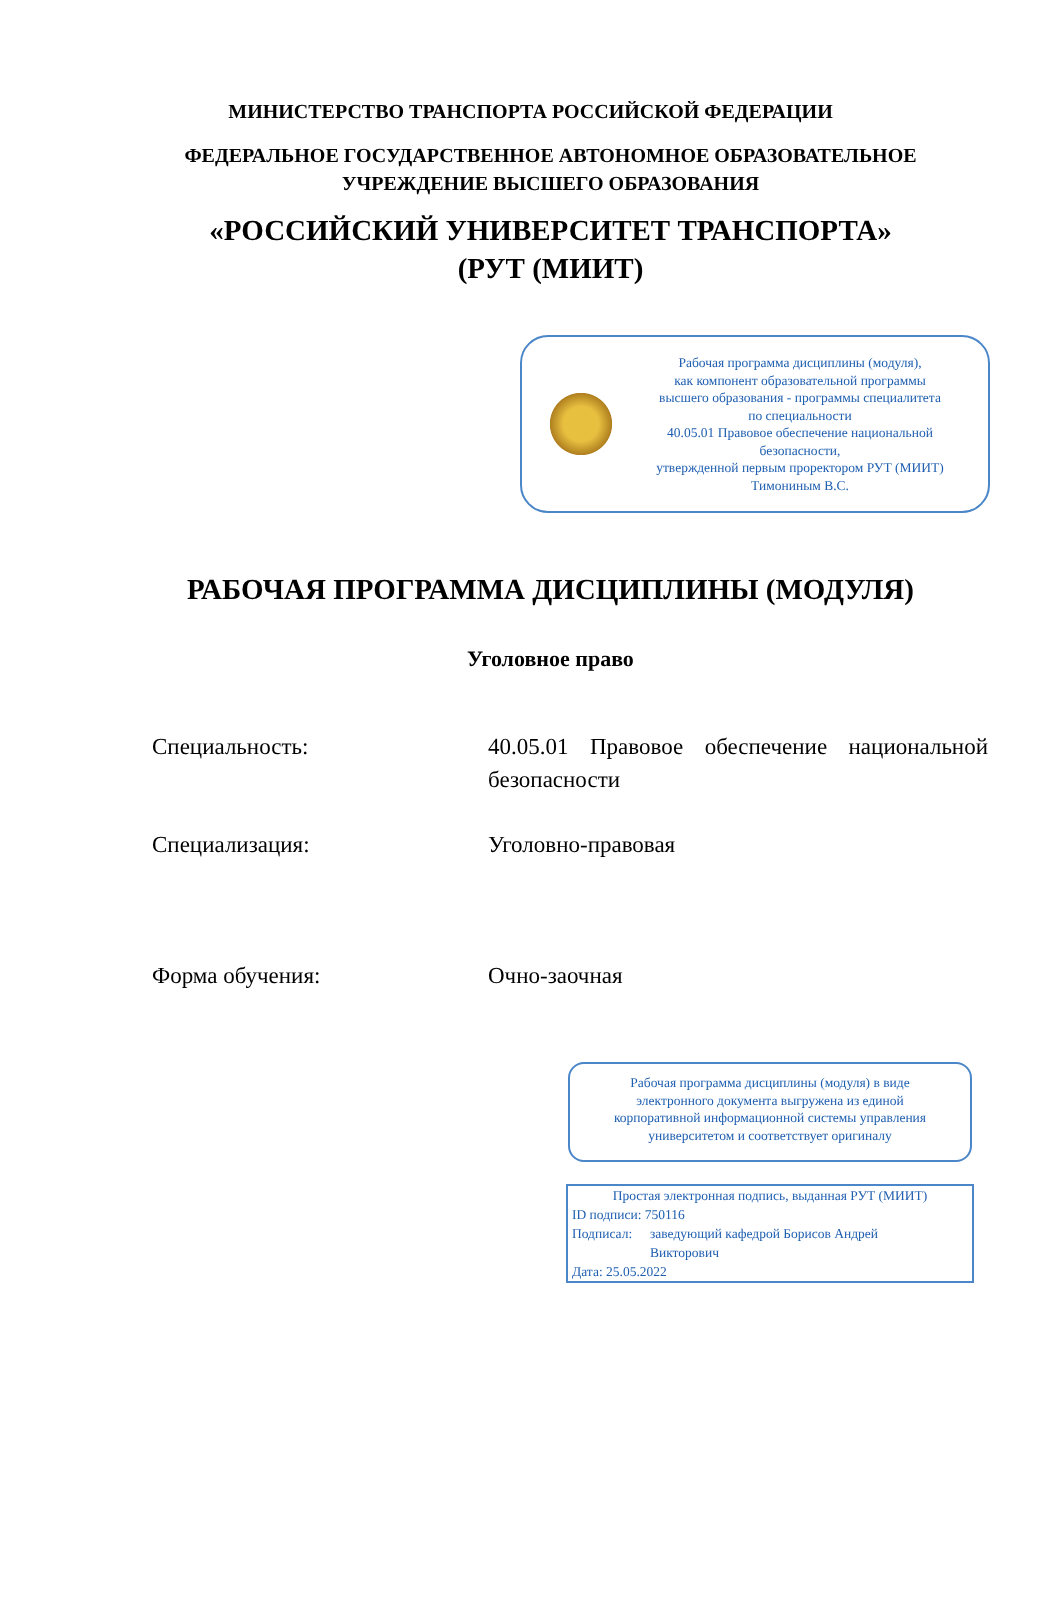МИНИСТЕРСТВО ТРАНСПОРТА РОССИЙСКОЙ ФЕДЕРАЦИИ
ФЕДЕРАЛЬНОЕ ГОСУДАРСТВЕННОЕ АВТОНОМНОЕ ОБРАЗОВАТЕЛЬНОЕ
УЧРЕЖДЕНИЕ ВЫСШЕГО ОБРАЗОВАНИЯ
«РОССИЙСКИЙ УНИВЕРСИТЕТ ТРАНСПОРТА»
(РУТ (МИИТ)
Рабочая программа дисциплины (модуля),
как компонент образовательной программы
высшего образования - программы специалитета
по специальности
40.05.01 Правовое обеспечение национальной
безопасности,
утвержденной первым проректором РУТ (МИИТ)
Тимониным В.С.
РАБОЧАЯ ПРОГРАММА ДИСЦИПЛИНЫ (МОДУЛЯ)
Уголовное право
Специальность: 40.05.01 Правовое обеспечение национальной безопасности
Специализация: Уголовно-правовая
Форма обучения: Очно-заочная
Рабочая программа дисциплины (модуля) в виде
электронного документа выгружена из единой
корпоративной информационной системы управления
университетом и соответствует оригиналу
Простая электронная подпись, выданная РУТ (МИИТ)
ID подписи: 750116
Подписал: заведующий кафедрой Борисов Андрей
Викторович
Дата: 25.05.2022